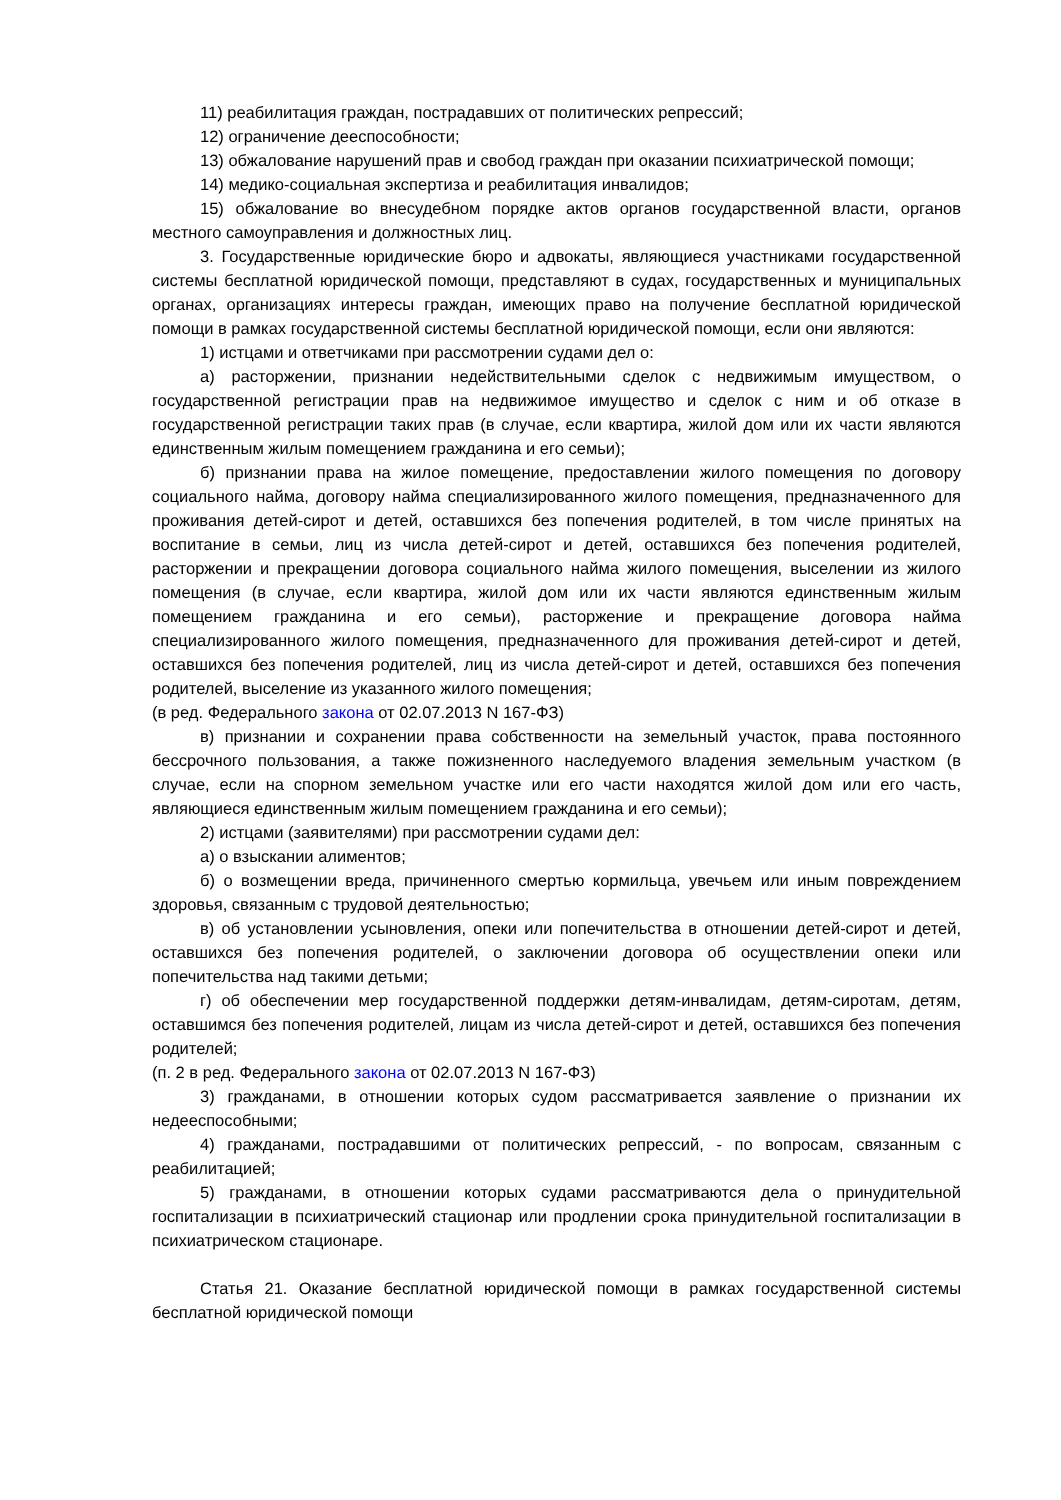11) реабилитация граждан, пострадавших от политических репрессий;
12) ограничение дееспособности;
13) обжалование нарушений прав и свобод граждан при оказании психиатрической помощи;
14) медико-социальная экспертиза и реабилитация инвалидов;
15) обжалование во внесудебном порядке актов органов государственной власти, органов местного самоуправления и должностных лиц.
3. Государственные юридические бюро и адвокаты, являющиеся участниками государственной системы бесплатной юридической помощи, представляют в судах, государственных и муниципальных органах, организациях интересы граждан, имеющих право на получение бесплатной юридической помощи в рамках государственной системы бесплатной юридической помощи, если они являются:
1) истцами и ответчиками при рассмотрении судами дел о:
а) расторжении, признании недействительными сделок с недвижимым имуществом, о государственной регистрации прав на недвижимое имущество и сделок с ним и об отказе в государственной регистрации таких прав (в случае, если квартира, жилой дом или их части являются единственным жилым помещением гражданина и его семьи);
б) признании права на жилое помещение, предоставлении жилого помещения по договору социального найма, договору найма специализированного жилого помещения, предназначенного для проживания детей-сирот и детей, оставшихся без попечения родителей, в том числе принятых на воспитание в семьи, лиц из числа детей-сирот и детей, оставшихся без попечения родителей, расторжении и прекращении договора социального найма жилого помещения, выселении из жилого помещения (в случае, если квартира, жилой дом или их части являются единственным жилым помещением гражданина и его семьи), расторжение и прекращение договора найма специализированного жилого помещения, предназначенного для проживания детей-сирот и детей, оставшихся без попечения родителей, лиц из числа детей-сирот и детей, оставшихся без попечения родителей, выселение из указанного жилого помещения;
(в ред. Федерального закона от 02.07.2013 N 167-ФЗ)
в) признании и сохранении права собственности на земельный участок, права постоянного бессрочного пользования, а также пожизненного наследуемого владения земельным участком (в случае, если на спорном земельном участке или его части находятся жилой дом или его часть, являющиеся единственным жилым помещением гражданина и его семьи);
2) истцами (заявителями) при рассмотрении судами дел:
а) о взыскании алиментов;
б) о возмещении вреда, причиненного смертью кормильца, увечьем или иным повреждением здоровья, связанным с трудовой деятельностью;
в) об установлении усыновления, опеки или попечительства в отношении детей-сирот и детей, оставшихся без попечения родителей, о заключении договора об осуществлении опеки или попечительства над такими детьми;
г) об обеспечении мер государственной поддержки детям-инвалидам, детям-сиротам, детям, оставшимся без попечения родителей, лицам из числа детей-сирот и детей, оставшихся без попечения родителей;
(п. 2 в ред. Федерального закона от 02.07.2013 N 167-ФЗ)
3) гражданами, в отношении которых судом рассматривается заявление о признании их недееспособными;
4) гражданами, пострадавшими от политических репрессий, - по вопросам, связанным с реабилитацией;
5) гражданами, в отношении которых судами рассматриваются дела о принудительной госпитализации в психиатрический стационар или продлении срока принудительной госпитализации в психиатрическом стационаре.
Статья 21. Оказание бесплатной юридической помощи в рамках государственной системы бесплатной юридической помощи